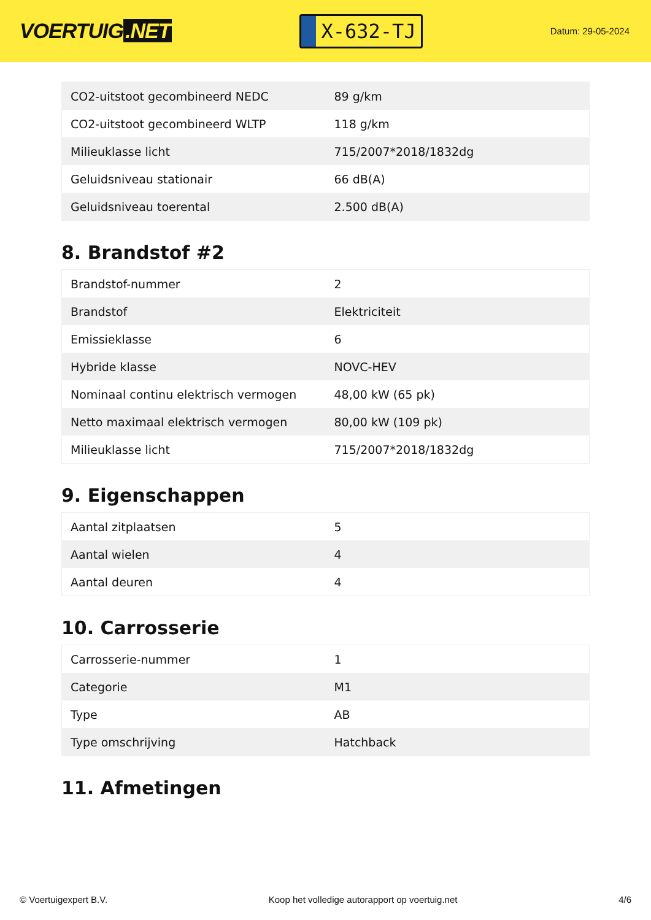VOERTUIG.NET
X-632-TJ
Datum: 29-05-2024
| CO2-uitstoot gecombineerd NEDC | 89 g/km |
| CO2-uitstoot gecombineerd WLTP | 118 g/km |
| Milieuklasse licht | 715/2007*2018/1832dg |
| Geluidsniveau stationair | 66 dB(A) |
| Geluidsniveau toerental | 2.500 dB(A) |
8. Brandstof #2
| Brandstof-nummer | 2 |
| Brandstof | Elektriciteit |
| Emissieklasse | 6 |
| Hybride klasse | NOVC-HEV |
| Nominaal continu elektrisch vermogen | 48,00 kW (65 pk) |
| Netto maximaal elektrisch vermogen | 80,00 kW (109 pk) |
| Milieuklasse licht | 715/2007*2018/1832dg |
9. Eigenschappen
| Aantal zitplaatsen | 5 |
| Aantal wielen | 4 |
| Aantal deuren | 4 |
10. Carrosserie
| Carrosserie-nummer | 1 |
| Categorie | M1 |
| Type | AB |
| Type omschrijving | Hatchback |
11. Afmetingen
© Voertuigexpert B.V. Koop het volledige autorapport op voertuig.net 4/6